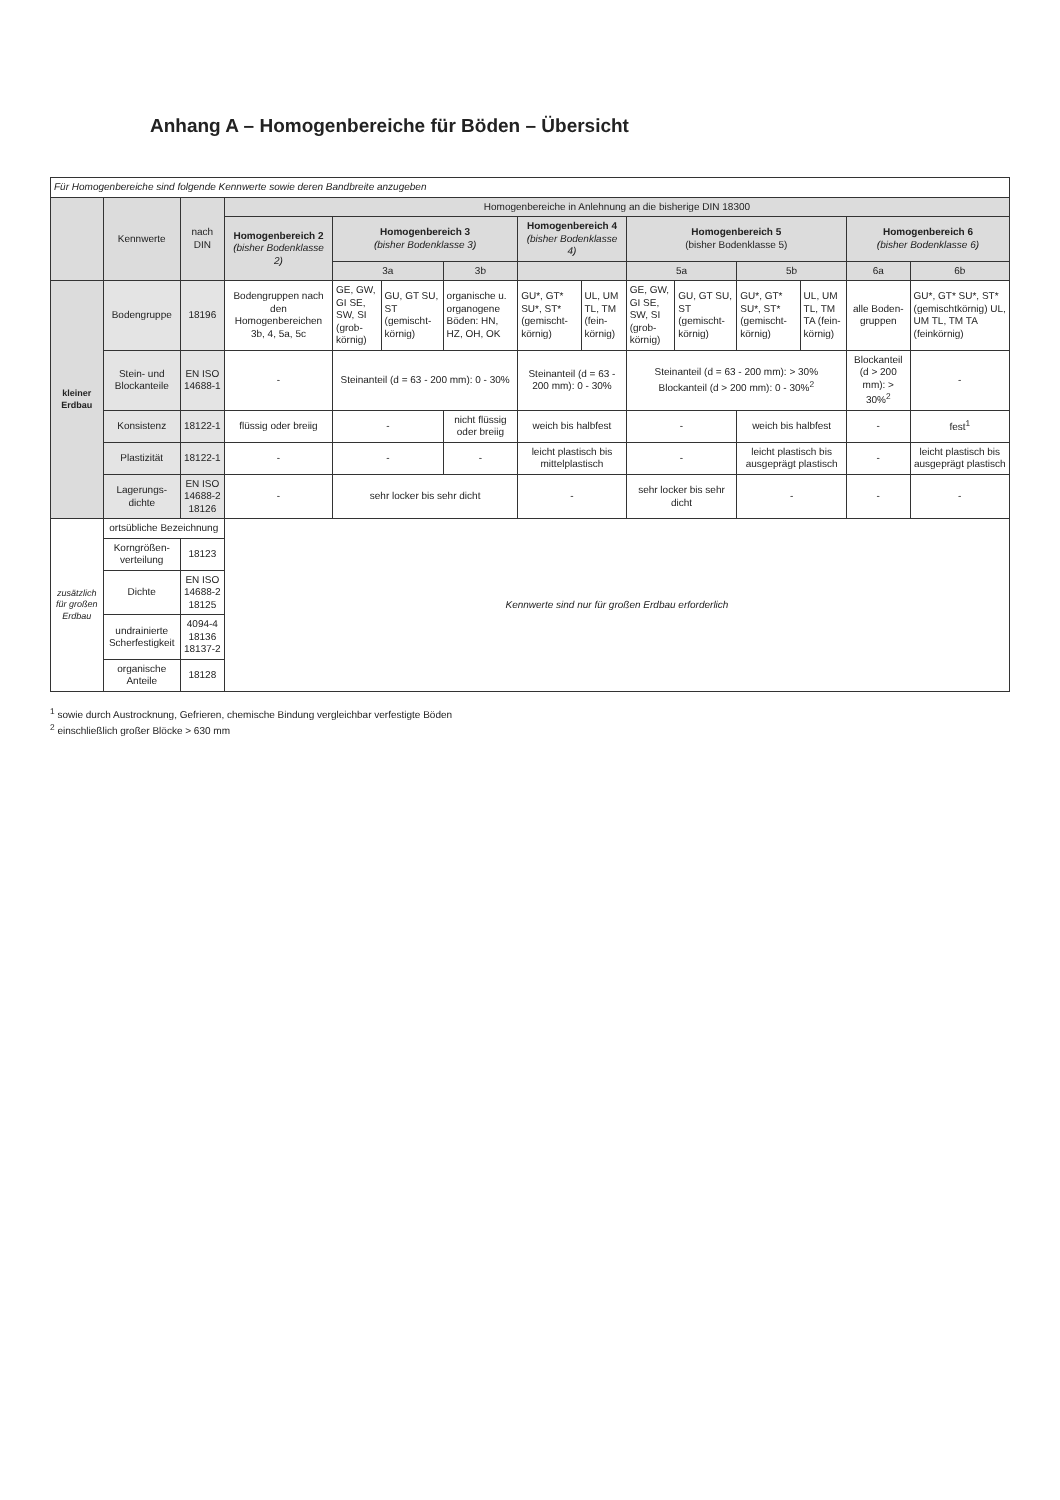Anhang A – Homogenbereiche für Böden – Übersicht
| Für Homogenbereiche sind folgende Kennwerte sowie deren Bandbreite anzugeben | | | | | | | | | | | | | | |
| | Kennwerte | nach DIN | Homogenbereiche in Anlehnung an die bisherige DIN 18300 | | | | | | | | | | | |
| | | | Homogenbereich 2 (bisher Bodenklasse 2) | Homogenbereich 3 (bisher Bodenklasse 3) | | | Homogenbereich 4 (bisher Bodenklasse 4) | | Homogenbereich 5 (bisher Bodenklasse 5) | | | | Homogenbereich 6 (bisher Bodenklasse 6) | |
| | | | | 3a | | 3b | | | 5a | | 5b | | 6a | 6b |
| kleiner Erdbau | Bodengruppe | 18196 | Bodengruppen nach den Homogenbereichen 3b, 4, 5a, 5c | GE, GW, GI SE, SW, SI (grob-körnig) | GU, GT SU, ST (gemischt-körnig) | organische u. organogene Böden: HN, HZ, OH, OK | GU*, GT* SU*, ST* (gemischt-körnig) | UL, UM TL, TM (fein-körnig) | GE, GW, GI SE, SW, SI (grob-körnig) | GU, GT SU, ST (gemischt-körnig) | GU*, GT* SU*, ST* (gemischt-körnig) | UL, UM TL, TM TA (fein-körnig) | alle Boden-gruppen | GU*, GT* SU*, ST* (gemischtkörnig) UL, UM TL, TM TA (feinkörnig) |
| | Stein- und Blockanteile | EN ISO 14688-1 | - | Steinanteil (d = 63 - 200 mm): 0 - 30% | | | Steinanteil (d = 63 - 200 mm): 0 - 30% | | Steinanteil (d = 63 - 200 mm): > 30% Blockanteil (d > 200 mm): 0 - 30%<sup>2</sup> | | | | Blockanteil (d > 200 mm): > 30%<sup>2</sup> | - |
| | Konsistenz | 18122-1 | flüssig oder breiig | - | | nicht flüssig oder breiig | weich bis halbfest | | - | | weich bis halbfest | | - | fest<sup>1</sup> |
| | Plastizität | 18122-1 | - | - | | - | leicht plastisch bis mittelplastisch | | - | | leicht plastisch bis ausgeprägt plastisch | | - | leicht plastisch bis ausgeprägt plastisch |
| | Lagerungs-dichte | EN ISO 14688-2 18126 | - | sehr locker bis sehr dicht | | | - | | sehr locker bis sehr dicht | | - | | - | - |
| zusätzlich für großen Erdbau | ortsübliche Bezeichnung | | Kennwerte sind nur für großen Erdbau erforderlich | | | | | | | | | | | |
| | Korngrößen-verteilung | 18123 | | | | | | | | | | | | |
| | Dichte | EN ISO 14688-2 18125 | | | | | | | | | | | | |
| | undrainierte Scherfestigkeit | 4094-4 18136 18137-2 | | | | | | | | | | | | |
| | organische Anteile | 18128 | | | | | | | | | | | | |
<sup>1</sup> sowie durch Austrocknung, Gefrieren, chemische Bindung vergleichbar verfestigte Böden
<sup>2</sup> einschließlich großer Blöcke > 630 mm